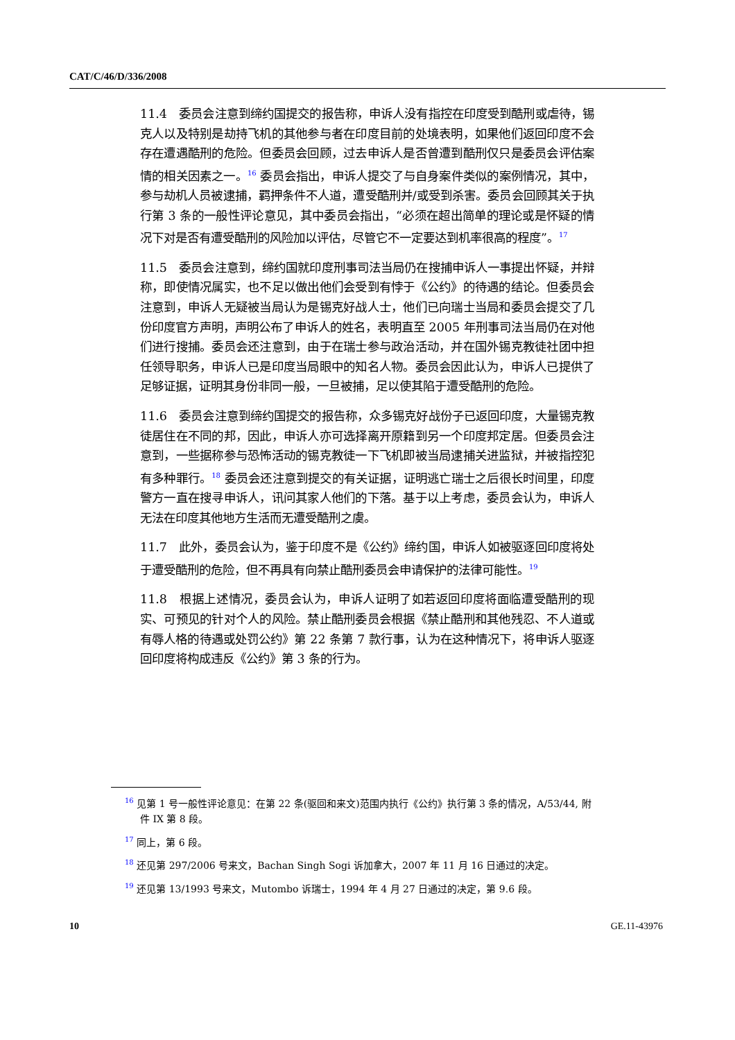CAT/C/46/D/336/2008
11.4　委员会注意到缔约国提交的报告称，申诉人没有指控在印度受到酷刑或虐待，锡克人以及特别是劫持飞机的其他参与者在印度目前的处境表明，如果他们返回印度不会存在遭遇酷刑的危险。但委员会回顾，过去申诉人是否曾遭到酷刑仅只是委员会评估案情的相关因素之一。<sup>16</sup> 委员会指出，申诉人提交了与自身案件类似的案例情况，其中，参与劫机人员被逮捕，羁押条件不人道，遭受酷刑并/或受到杀害。委员会回顾其关于执行第 3 条的一般性评论意见，其中委员会指出，“必须在超出简单的理论或是怀疑的情况下对是否有遭受酷刑的风险加以评估，尽管它不一定要达到机率很高的程度”。<sup>17</sup>
11.5　委员会注意到，缔约国就印度刑事司法当局仍在搜捕申诉人一事提出怀疑，并辩称，即使情况属实，也不足以做出他们会受到有悖于《公约》的待遇的结论。但委员会注意到，申诉人无疑被当局认为是锡克好战人士，他们已向瑞士当局和委员会提交了几份印度官方声明，声明公布了申诉人的姓名，表明直至 2005 年刑事司法当局仍在对他们进行搜捕。委员会还注意到，由于在瑞士参与政治活动，并在国外锡克教徒社团中担任领导职务，申诉人已是印度当局眼中的知名人物。委员会因此认为，申诉人已提供了足够证据，证明其身份非同一般，一旦被捕，足以使其陷于遭受酷刑的危险。
11.6　委员会注意到缔约国提交的报告称，众多锡克好战份子已返回印度，大量锡克教徒居住在不同的邦，因此，申诉人亦可选择离开原籍到另一个印度邦定居。但委员会注意到，一些据称参与恐怖活动的锡克教徒一下飞机即被当局逮捕关进监狱，并被指控犯有多种罪行。<sup>18</sup> 委员会还注意到提交的有关证据，证明逃亡瑞士之后很长时间里，印度警方一直在搜寻申诉人，讯问其家人他们的下落。基于以上考虑，委员会认为，申诉人无法在印度其他地方生活而无遭受酷刑之虞。
11.7　此外，委员会认为，鉴于印度不是《公约》缔约国，申诉人如被驱逐回印度将处于遭受酷刑的危险，但不再具有向禁止酷刑委员会申请保护的法律可能性。<sup>19</sup>
11.8　根据上述情况，委员会认为，申诉人证明了如若返回印度将面临遭受酷刑的现实、可预见的针对个人的风险。禁止酷刑委员会根据《禁止酷刑和其他残忍、不人道或有辱人格的待遇或处罚公约》第 22 条第 7 款行事，认为在这种情况下，将申诉人驱逐回印度将构成违反《公约》第 3 条的行为。
<sup>16</sup> 见第 1 号一般性评论意见：在第 22 条(驱回和来文)范围内执行《公约》执行第 3 条的情况，A/53/44, 附件 IX 第 8 段。
<sup>17</sup> 同上，第 6 段。
<sup>18</sup> 还见第 297/2006 号来文，Bachan Singh Sogi 诉加拿大，2007 年 11 月 16 日通过的决定。
<sup>19</sup> 还见第 13/1993 号来文，Mutombo 诉瑞士，1994 年 4 月 27 日通过的决定，第 9.6 段。
10 GE.11-43976